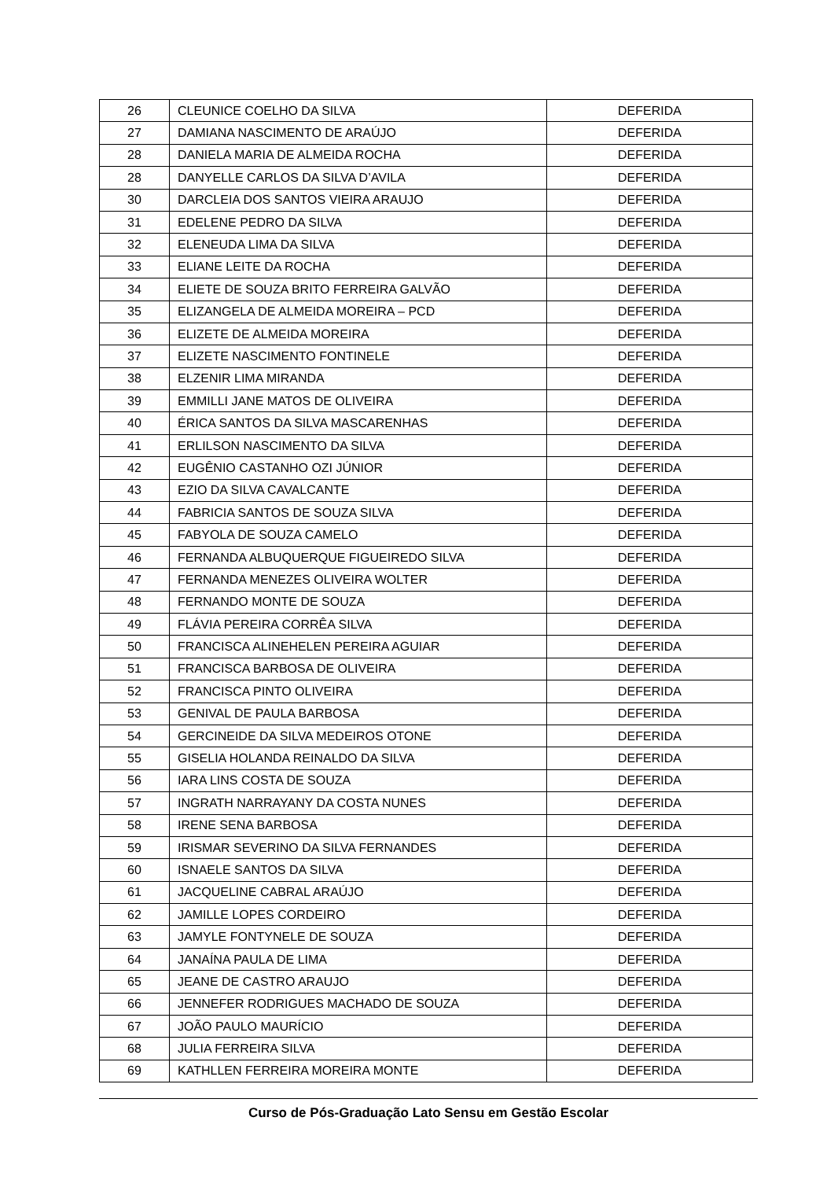| 26 | CLEUNICE COELHO DA SILVA | DEFERIDA |
| 27 | DAMIANA NASCIMENTO DE ARAÚJO | DEFERIDA |
| 28 | DANIELA MARIA DE ALMEIDA ROCHA | DEFERIDA |
| 28 | DANYELLE CARLOS DA SILVA D’AVILA | DEFERIDA |
| 30 | DARCLEIA DOS SANTOS VIEIRA ARAUJO | DEFERIDA |
| 31 | EDELENE PEDRO DA SILVA | DEFERIDA |
| 32 | ELENEUDA LIMA DA SILVA | DEFERIDA |
| 33 | ELIANE LEITE DA ROCHA | DEFERIDA |
| 34 | ELIETE DE SOUZA BRITO FERREIRA GALVÃO | DEFERIDA |
| 35 | ELIZANGELA DE ALMEIDA MOREIRA – PCD | DEFERIDA |
| 36 | ELIZETE DE ALMEIDA MOREIRA | DEFERIDA |
| 37 | ELIZETE NASCIMENTO FONTINELE | DEFERIDA |
| 38 | ELZENIR LIMA MIRANDA | DEFERIDA |
| 39 | EMMILLI JANE MATOS DE OLIVEIRA | DEFERIDA |
| 40 | ÉRICA SANTOS DA SILVA MASCARENHAS | DEFERIDA |
| 41 | ERLILSON NASCIMENTO DA SILVA | DEFERIDA |
| 42 | EUGÊNIO CASTANHO OZI JÚNIOR | DEFERIDA |
| 43 | EZIO DA SILVA CAVALCANTE | DEFERIDA |
| 44 | FABRICIA SANTOS DE SOUZA SILVA | DEFERIDA |
| 45 | FABYOLA DE SOUZA CAMELO | DEFERIDA |
| 46 | FERNANDA ALBUQUERQUE FIGUEIREDO SILVA | DEFERIDA |
| 47 | FERNANDA MENEZES OLIVEIRA WOLTER | DEFERIDA |
| 48 | FERNANDO MONTE DE SOUZA | DEFERIDA |
| 49 | FLÁVIA PEREIRA CORRÊA SILVA | DEFERIDA |
| 50 | FRANCISCA ALINEHELEN PEREIRA AGUIAR | DEFERIDA |
| 51 | FRANCISCA BARBOSA DE OLIVEIRA | DEFERIDA |
| 52 | FRANCISCA PINTO OLIVEIRA | DEFERIDA |
| 53 | GENIVAL DE PAULA BARBOSA | DEFERIDA |
| 54 | GERCINEIDE DA SILVA MEDEIROS OTONE | DEFERIDA |
| 55 | GISELIA HOLANDA REINALDO DA SILVA | DEFERIDA |
| 56 | IARA LINS COSTA DE SOUZA | DEFERIDA |
| 57 | INGRATH NARRAYANY DA COSTA NUNES | DEFERIDA |
| 58 | IRENE SENA BARBOSA | DEFERIDA |
| 59 | IRISMAR SEVERINO DA SILVA FERNANDES | DEFERIDA |
| 60 | ISNAELE SANTOS DA SILVA | DEFERIDA |
| 61 | JACQUELINE CABRAL ARAÚJO | DEFERIDA |
| 62 | JAMILLE LOPES CORDEIRO | DEFERIDA |
| 63 | JAMYLE FONTYNELE DE SOUZA | DEFERIDA |
| 64 | JANAÍNA PAULA DE LIMA | DEFERIDA |
| 65 | JEANE DE CASTRO ARAUJO | DEFERIDA |
| 66 | JENNEFER RODRIGUES MACHADO DE SOUZA | DEFERIDA |
| 67 | JOÃO PAULO MAURÍCIO | DEFERIDA |
| 68 | JULIA FERREIRA SILVA | DEFERIDA |
| 69 | KATHLLEN FERREIRA MOREIRA MONTE | DEFERIDA |
Curso de Pós-Graduação Lato Sensu em Gestão Escolar